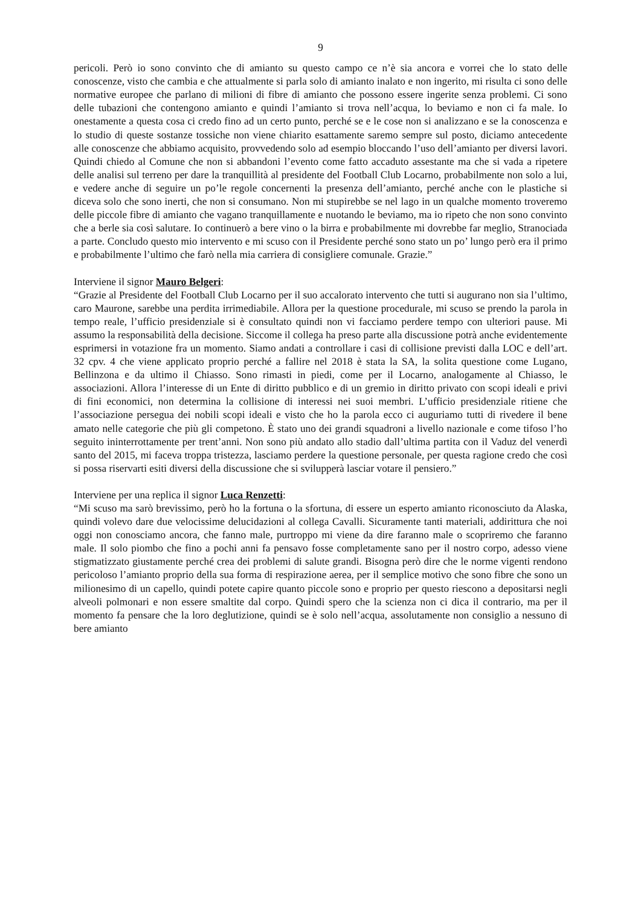9
pericoli. Però io sono convinto che di amianto su questo campo ce n’è sia ancora e vorrei che lo stato delle conoscenze, visto che cambia e che attualmente si parla solo di amianto inalato e non ingerito, mi risulta ci sono delle normative europee che parlano di milioni di fibre di amianto che possono essere ingerite senza problemi. Ci sono delle tubazioni che contengono amianto e quindi l’amianto si trova nell’acqua, lo beviamo e non ci fa male. Io onestamente a questa cosa ci credo fino ad un certo punto, perché se e le cose non si analizzano e se la conoscenza e lo studio di queste sostanze tossiche non viene chiarito esattamente saremo sempre sul posto, diciamo antecedente alle conoscenze che abbiamo acquisito, provvedendo solo ad esempio bloccando l’uso dell’amianto per diversi lavori. Quindi chiedo al Comune che non si abbandoni l’evento come fatto accaduto assestante ma che si vada a ripetere delle analisi sul terreno per dare la tranquillità al presidente del Football Club Locarno, probabilmente non solo a lui, e vedere anche di seguire un po’le regole concernenti la presenza dell’amianto, perché anche con le plastiche si diceva solo che sono inerti, che non si consumano. Non mi stupirebbe se nel lago in un qualche momento troveremo delle piccole fibre di amianto che vagano tranquillamente e nuotando le beviamo, ma io ripeto che non sono convinto che a berle sia così salutare. Io continuerò a bere vino o la birra e probabilmente mi dovrebbe far meglio, Stranociada a parte. Concludo questo mio intervento e mi scuso con il Presidente perché sono stato un po’ lungo però era il primo e probabilmente l’ultimo che farò nella mia carriera di consigliere comunale. Grazie.”
Interviene il signor Mauro Belgeri:
“Grazie al Presidente del Football Club Locarno per il suo accalorato intervento che tutti si augurano non sia l’ultimo, caro Maurone, sarebbe una perdita irrimediabile. Allora per la questione procedurale, mi scuso se prendo la parola in tempo reale, l’ufficio presidenziale si è consultato quindi non vi facciamo perdere tempo con ulteriori pause. Mi assumo la responsabilità della decisione. Siccome il collega ha preso parte alla discussione potrà anche evidentemente esprimersi in votazione fra un momento. Siamo andati a controllare i casi di collisione previsti dalla LOC e dell’art. 32 cpv. 4 che viene applicato proprio perché a fallire nel 2018 è stata la SA, la solita questione come Lugano, Bellinzona e da ultimo il Chiasso. Sono rimasti in piedi, come per il Locarno, analogamente al Chiasso, le associazioni. Allora l’interesse di un Ente di diritto pubblico e di un gremio in diritto privato con scopi ideali e privi di fini economici, non determina la collisione di interessi nei suoi membri. L’ufficio presidenziale ritiene che l’associazione persegua dei nobili scopi ideali e visto che ho la parola ecco ci auguriamo tutti di rivedere il bene amato nelle categorie che più gli competono. È stato uno dei grandi squadroni a livello nazionale e come tifoso l’ho seguito ininterrottamente per trent’anni. Non sono più andato allo stadio dall’ultima partita con il Vaduz del venerdì santo del 2015, mi faceva troppa tristezza, lasciamo perdere la questione personale, per questa ragione credo che così si possa riservarti esiti diversi della discussione che si svilupperà lasciar votare il pensiero.”
Interviene per una replica il signor Luca Renzetti:
“Mi scuso ma sarò brevissimo, però ho la fortuna o la sfortuna, di essere un esperto amianto riconosciuto da Alaska, quindi volevo dare due velocissime delucidazioni al collega Cavalli. Sicuramente tanti materiali, addirittura che noi oggi non conosciamo ancora, che fanno male, purtroppo mi viene da dire faranno male o scopriremo che faranno male. Il solo piombo che fino a pochi anni fa pensavo fosse completamente sano per il nostro corpo, adesso viene stigmatizzato giustamente perché crea dei problemi di salute grandi. Bisogna però dire che le norme vigenti rendono pericoloso l’amianto proprio della sua forma di respirazione aerea, per il semplice motivo che sono fibre che sono un milionesimo di un capello, quindi potete capire quanto piccole sono e proprio per questo riescono a depositarsi negli alveoli polmonari e non essere smaltite dal corpo. Quindi spero che la scienza non ci dica il contrario, ma per il momento fa pensare che la loro deglutizione, quindi se è solo nell’acqua, assolutamente non consiglio a nessuno di bere amianto